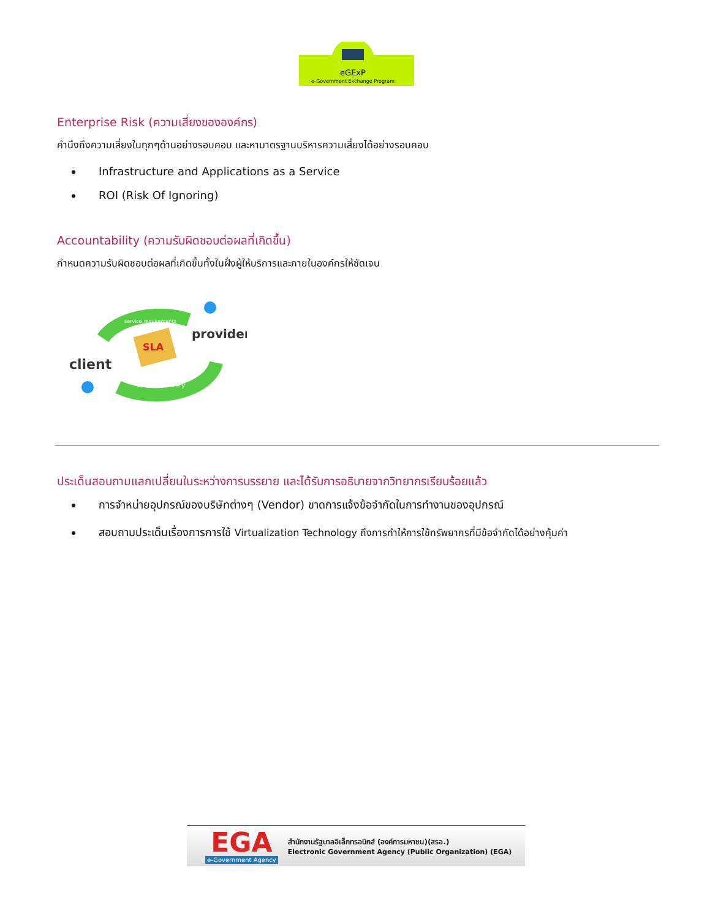eGExP
e-Government Exchange Program
Enterprise Risk (ความเสี่ยงขององค์กร)
คำนึงถึงความเสี่ยงในทุกๆด้านอย่างรอบคอบ และหามาตรฐานบริหารความเสี่ยงได้อย่างรอบคอบ
Infrastructure and Applications as a Service
ROI (Risk Of Ignoring)
Accountability (ความรับผิดชอบต่อผลที่เกิดขึ้น)
กำหนดความรับผิดชอบต่อผลที่เกิดขึ้นทั้งในฝั่งผู้ให้บริการและภายในองค์กรให้ชัดเจน
SLA
client
provider
service delivery
service requirements
ประเด็นสอบถามแลกเปลี่ยนในระหว่างการบรรยาย และได้รับการอธิบายจากวิทยากรเรียบร้อยแล้ว
การจำหน่ายอุปกรณ์ของบริษัทต่างๆ (Vendor) ขาดการแจ้งข้อจำกัดในการทำงานของอุปกรณ์
สอบถามประเด็นเรื่องการการใช้ Virtualization Technology ถึงการทำให้การใช้ทรัพยากรที่มีข้อจำกัดได้อย่างคุ้มค่า
EGA
e-Government Agency
สำนักงานรัฐบาลอิเล็กทรอนิกส์ (องค์การมหาชน)(สรอ.)
Electronic Government Agency (Public Organization) (EGA)